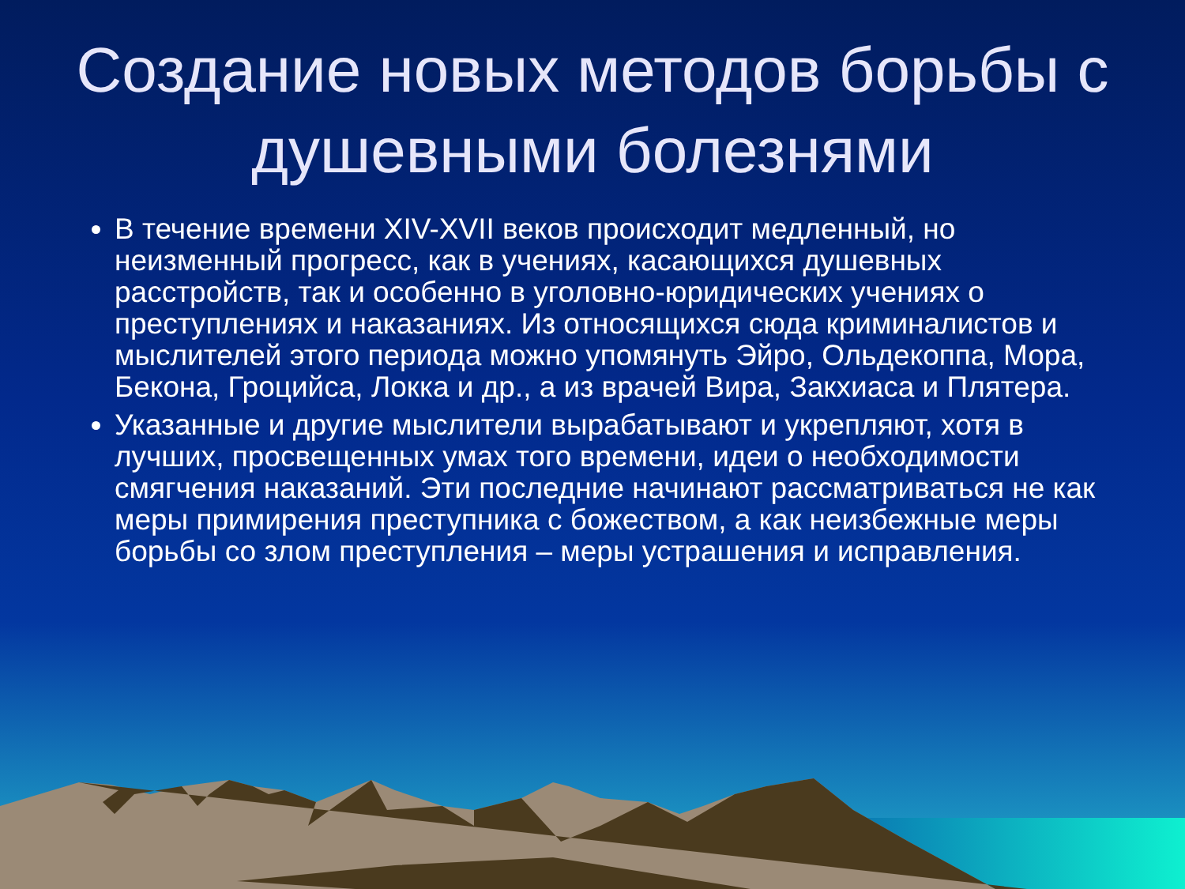Создание новых методов борьбы с душевными болезнями
В течение времени XIV-XVII веков происходит медленный, но неизменный прогресс, как в учениях, касающихся душевных расстройств, так и особенно в уголовно-юридических учениях о преступлениях и наказаниях. Из относящихся сюда криминалистов и мыслителей этого периода можно упомянуть Эйро, Ольдекоппа, Мора, Бекона, Гроцийса, Локка и др., а из врачей Вира, Закхиаса и Плятера.
Указанные и другие мыслители вырабатывают и укрепляют, хотя в лучших, просвещенных умах того времени, идеи о необходимости смягчения наказаний. Эти последние начинают рассматриваться не как меры примирения преступника с божеством, а как неизбежные меры борьбы со злом преступления – меры устрашения и исправления.